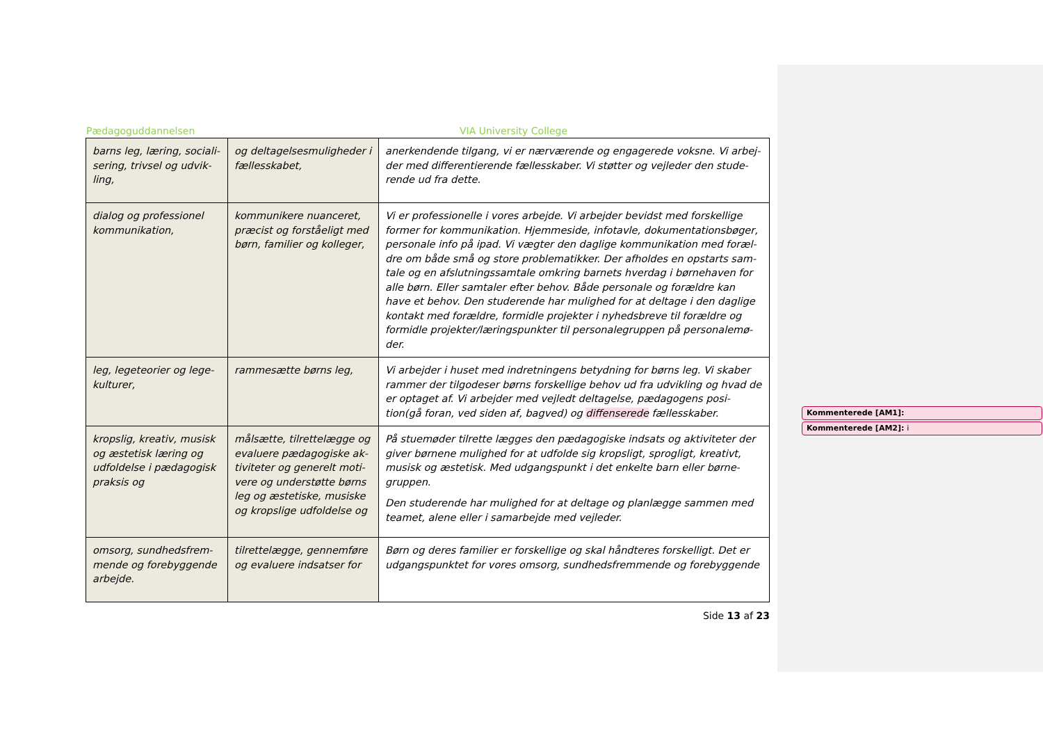Pædagoguddannelsen VIA University College
| barns leg, læring, sociali-sering, trivsel og udvik-ling, | og deltagelsesmuligheder i fællesskabet, | anerkendende tilgang, vi er nærværende og engagerede voksne. Vi arbej-der med differentierende fællesskaber. Vi støtter og vejleder den stude-rende ud fra dette. |
| dialog og professionel kommunikation, | kommunikere nuanceret, præcist og forståeligt med børn, familier og kolleger, | Vi er professionelle i vores arbejde. Vi arbejder bevidst med forskellige former for kommunikation. Hjemmeside, infotavle, dokumentationsbøger, personale info på ipad. Vi vægter den daglige kommunikation med foræl-dre om både små og store problematikker. Der afholdes en opstarts sam-tale og en afslutningssamtale omkring barnets hverdag i børnehaven for alle børn. Eller samtaler efter behov. Både personale og forældre kan have et behov. Den studerende har mulighed for at deltage i den daglige kontakt med forældre, formidle projekter i nyhedsbreve til forældre og formidle projekter/læringspunkter til personalegruppen på personalemø-der. |
| leg, legeteorier og lege-kulturer, | rammesætte børns leg, | Vi arbejder i huset med indretningens betydning for børns leg. Vi skaber rammer der tilgodeser børns forskellige behov ud fra udvikling og hvad de er optaget af. Vi arbejder med vejledt deltagelse, pædagogens posi-tion(gå foran, ved siden af, bagved) og diffenserede fællesskaber. |
| kropslig, kreativ, musisk og æstetisk læring og udfoldelse i pædagogisk praksis og | målsætte, tilrettelægge og evaluere pædagogiske ak-tiviteter og generelt moti-vere og understøtte børns leg og æstetiske, musiske og kropslige udfoldelse og | På stuemøder tilrette lægges den pædagogiske indsats og aktiviteter der giver børnene mulighed for at udfolde sig kropsligt, sprogligt, kreativt, musisk og æstetisk. Med udgangspunkt i det enkelte barn eller børne-gruppen. Den studerende har mulighed for at deltage og planlægge sammen med teamet, alene eller i samarbejde med vejleder. |
| omsorg, sundhedsfrem-mende og forebyggende arbejde. | tilrettelægge, gennemføre og evaluere indsatser for | Børn og deres familier er forskellige og skal håndteres forskelligt. Det er udgangspunktet for vores omsorg, sundhedsfremmende og forebyggende |
Side 13 af 23
Kommenterede [AM1]:
Kommenterede [AM2]: i